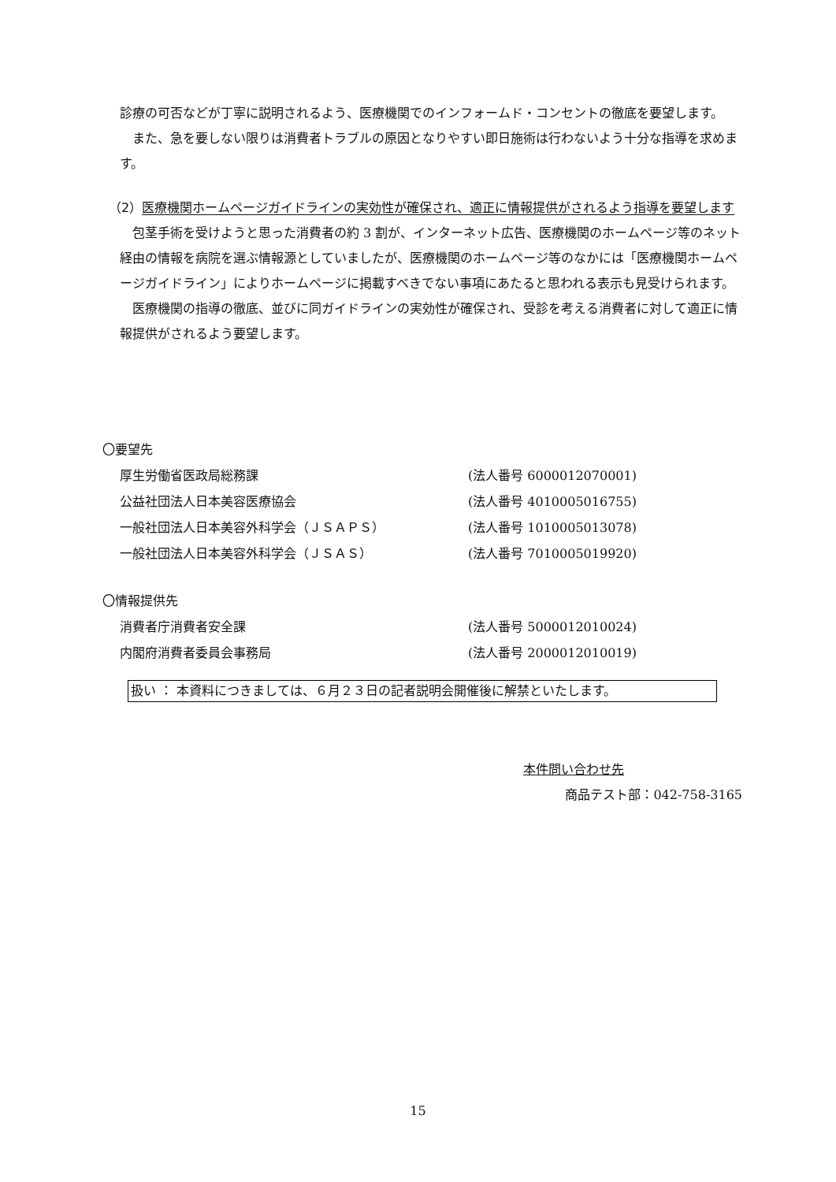診療の可否などが丁寧に説明されるよう、医療機関でのインフォームド・コンセントの徹底を要望します。
また、急を要しない限りは消費者トラブルの原因となりやすい即日施術は行わないよう十分な指導を求めます。
（2）医療機関ホームページガイドラインの実効性が確保され、適正に情報提供がされるよう指導を要望します
包茎手術を受けようと思った消費者の約 3 割が、インターネット広告、医療機関のホームページ等のネット経由の情報を病院を選ぶ情報源としていましたが、医療機関のホームページ等のなかには「医療機関ホームページガイドライン」によりホームページに掲載すべきでない事項にあたると思われる表示も見受けられます。
医療機関の指導の徹底、並びに同ガイドラインの実効性が確保され、受診を考える消費者に対して適正に情報提供がされるよう要望します。
〇要望先
厚生労働省医政局総務課 (法人番号 6000012070001)
公益社団法人日本美容医療協会 (法人番号 4010005016755)
一般社団法人日本美容外科学会（ＪＳＡＰＳ） (法人番号 1010005013078)
一般社団法人日本美容外科学会（ＪＳＡＳ） (法人番号 7010005019920)
〇情報提供先
消費者庁消費者安全課 (法人番号 5000012010024)
内閣府消費者委員会事務局 (法人番号 2000012010019)
扱い ： 本資料につきましては、６月２３日の記者説明会開催後に解禁といたします。
本件問い合わせ先
商品テスト部：042-758-3165
15